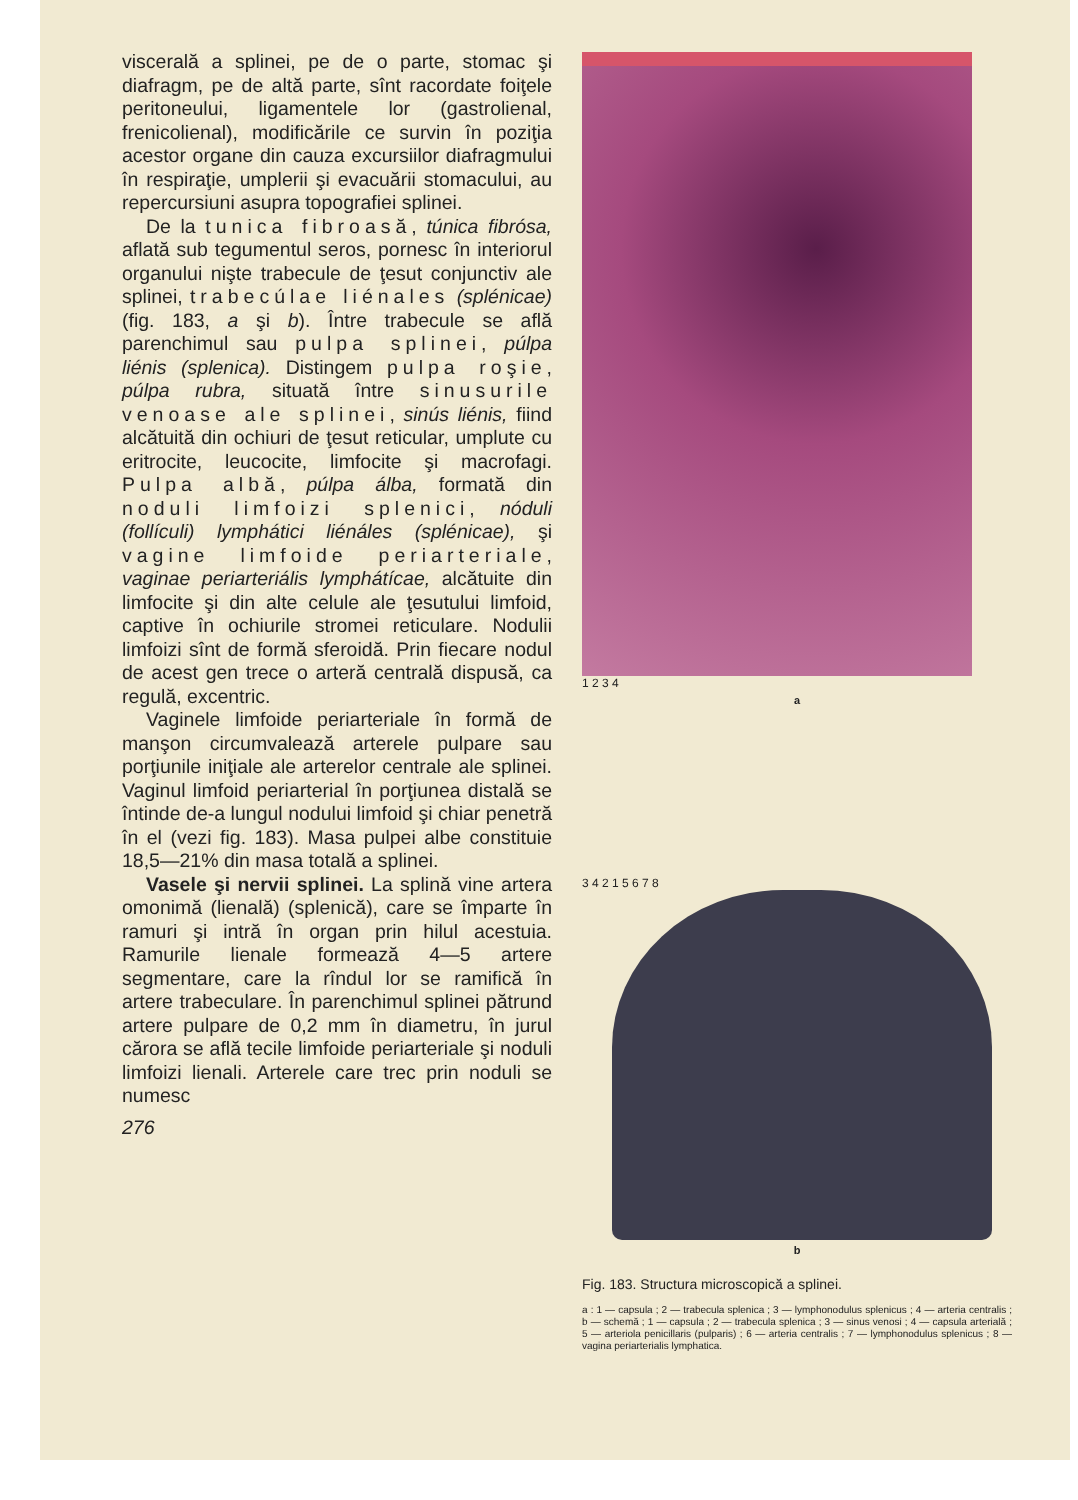viscerală a splinei, pe de o parte, stomac şi diafragm, pe de altă parte, sînt racordate foiţele peritoneului, ligamentele lor (gastrolienal, frenicolienal), modificările ce survin în poziţia acestor organe din cauza excursiilor diafragmului în respiraţie, umplerii şi evacuării stomacului, au repercursiuni asupra topografiei splinei.
De la tunica fibroasă, túnica fibrósa, aflată sub tegumentul seros, pornesc în interiorul organului nişte trabecule de ţesut conjunctiv ale splinei, trabecúlae liénales (splénicae) (fig. 183, a şi b). Între trabecule se află parenchimul sau pulpa splinei, púlpa liénis (splenica). Distingem pulpa roşie, púlpa rubra, situată între sinusurile venoase ale splinei, sinús liénis, fiind alcătuită din ochiuri de ţesut reticular, umplute cu eritrocite, leucocite, limfocite şi macrofagi. Pulpa albă, púlpa álba, formată din noduli limfoizi splenici, nóduli (follículi) lymphátici liénáles (splénicae), şi vagine limfoide periarteriale, vaginae periarteriális lymphátícae, alcătuite din limfocite şi din alte celule ale ţesutului limfoid, captive în ochiurile stromei reticulare. Nodulii limfoizi sînt de formă sferoidă. Prin fiecare nodul de acest gen trece o arteră centrală dispusă, ca regulă, excentric.
Vaginele limfoide periarteriale în formă de manşon circumvalează arterele pulpare sau porţiunile iniţiale ale arterelor centrale ale splinei. Vaginul limfoid periarterial în porţiunea distală se întinde de-a lungul nodului limfoid şi chiar penetră în el (vezi fig. 183). Masa pulpei albe constituie 18,5—21% din masa totală a splinei.
Vasele şi nervii splinei. La splină vine artera omonimă (lienală) (splenică), care se împarte în ramuri şi intră în organ prin hilul acestuia. Ramurile lienale formează 4—5 artere segmentare, care la rîndul lor se ramifică în artere trabeculare. În parenchimul splinei pătrund artere pulpare de 0,2 mm în diametru, în jurul cărora se află tecile limfoide periarteriale şi noduli limfoizi lienali. Arterele care trec prin noduli se numesc
276
1 2 3 4
a
3 4 2 1 5 6 7 8
b
Fig. 183. Structura microscopică a splinei.
a : 1 — capsula ; 2 — trabecula splenica ; 3 — lymphonodulus splenicus ; 4 — arteria centralis ; b — schemă ; 1 — capsula ; 2 — trabecula splenica ; 3 — sinus venosi ; 4 — capsula arterială ; 5 — arteriola penicillaris (pulparis) ; 6 — arteria centralis ; 7 — lymphonodulus splenicus ; 8 — vagina periarterialis lymphatica.